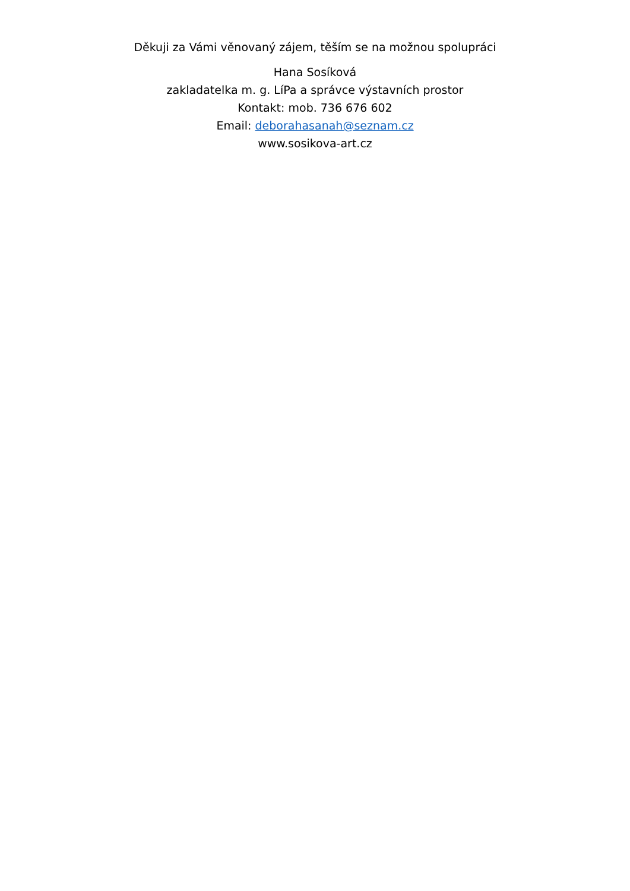Děkuji za Vámi věnovaný zájem, těším se na možnou spolupráci
Hana Sosíková
zakladatelka m. g. LíPa a správce výstavních prostor
Kontakt: mob. 736 676 602
Email: deborahasanah@seznam.cz
www.sosikova-art.cz